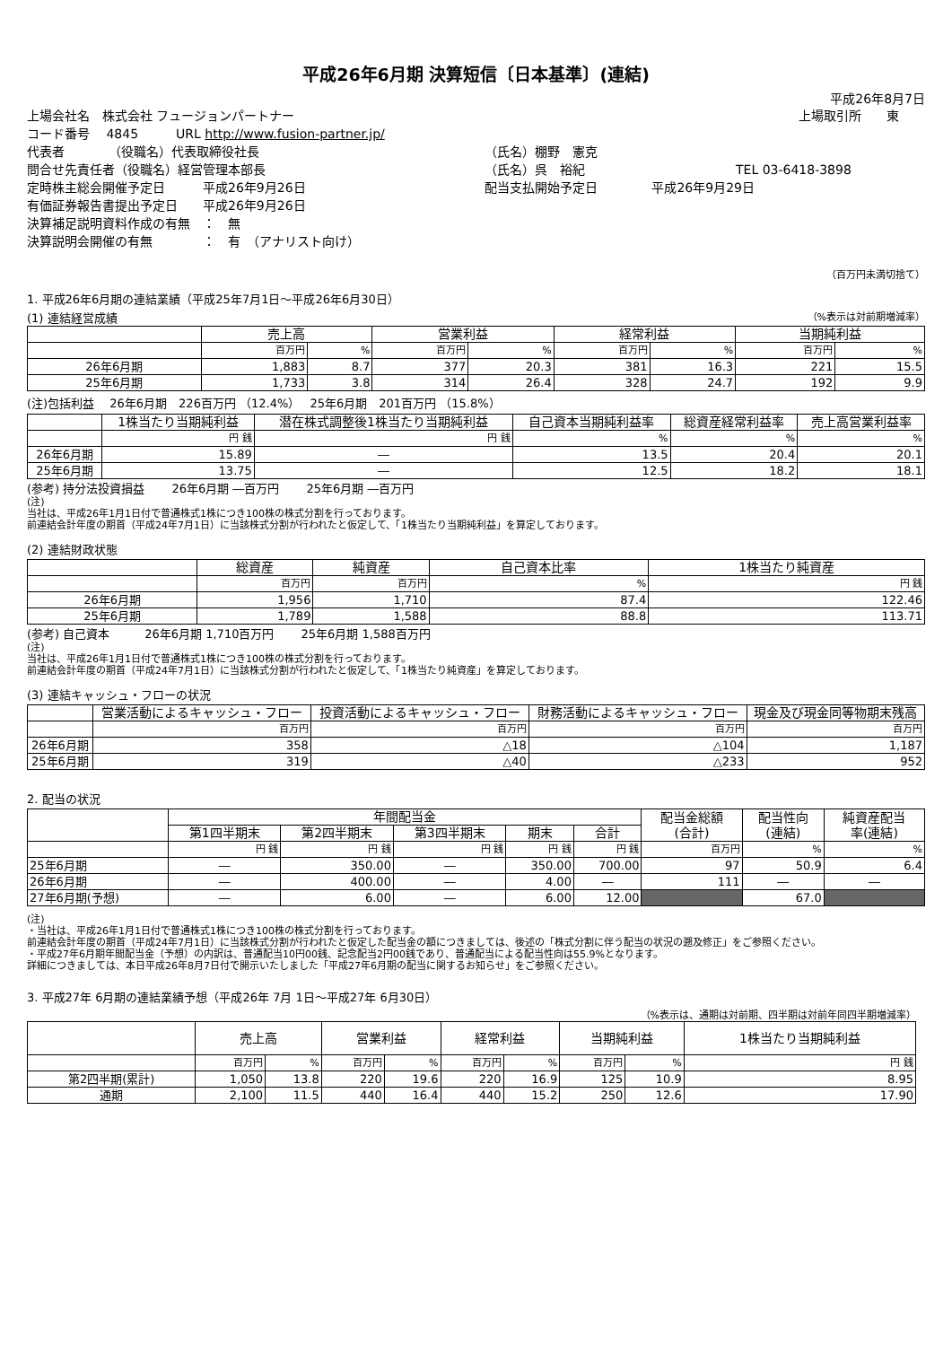平成26年6月期 決算短信〔日本基準〕(連結)
平成26年8月7日
上場会社名　株式会社 フュージョンパートナー 上場取引所　　東
コード番号　 4845　　　URL http://www.fusion-partner.jp/
代表者　　　　（役職名）代表取締役社長 （氏名）棚野　憲克
問合せ先責任者（役職名）経営管理本部長 （氏名）呉　裕紀 TEL 03-6418-3898
定時株主総会開催予定日　　　平成26年9月26日 配当支払開始予定日　　　　 平成26年9月29日
有価証券報告書提出予定日　　平成26年9月26日
決算補足説明資料作成の有無　：　無
決算説明会開催の有無　　　　：　有　（アナリスト向け）
（百万円未満切捨て）
1. 平成26年6月期の連結業績（平成25年7月1日～平成26年6月30日）
(1) 連結経営成績 （%表示は対前期増減率）
| | 売上高 | | 営業利益 | | 経常利益 | | 当期純利益 | |
| --- | --- | --- | --- | --- | --- | --- | --- | --- |
| | 百万円 | % | 百万円 | % | 百万円 | % | 百万円 | % |
| 26年6月期 | 1,883 | 8.7 | 377 | 20.3 | 381 | 16.3 | 221 | 15.5 |
| 25年6月期 | 1,733 | 3.8 | 314 | 26.4 | 328 | 24.7 | 192 | 9.9 |
(注)包括利益　 26年6月期　226百万円 （12.4%）　 25年6月期　201百万円 （15.8%）
| | 1株当たり当期純利益 | 潜在株式調整後1株当たり当期純利益 | 自己資本当期純利益率 | 総資産経常利益率 | 売上高営業利益率 |
| --- | --- | --- | --- | --- | --- |
| | 円 銭 | 円 銭 | % | % | % |
| 26年6月期 | 15.89 | ― | 13.5 | 20.4 | 20.1 |
| 25年6月期 | 13.75 | ― | 12.5 | 18.2 | 18.1 |
(参考) 持分法投資損益　　 26年6月期 ―百万円　　 25年6月期 ―百万円
(注)
当社は、平成26年1月1日付で普通株式1株につき100株の株式分割を行っております。
前連結会計年度の期首（平成24年7月1日）に当該株式分割が行われたと仮定して、「1株当たり当期純利益」を算定しております。
(2) 連結財政状態
| | 総資産 | 純資産 | 自己資本比率 | 1株当たり純資産 |
| --- | --- | --- | --- | --- |
| | 百万円 | 百万円 | % | 円 銭 |
| 26年6月期 | 1,956 | 1,710 | 87.4 | 122.46 |
| 25年6月期 | 1,789 | 1,588 | 88.8 | 113.71 |
(参考) 自己資本　　　26年6月期 1,710百万円　　 25年6月期 1,588百万円
(注)
当社は、平成26年1月1日付で普通株式1株につき100株の株式分割を行っております。
前連結会計年度の期首（平成24年7月1日）に当該株式分割が行われたと仮定して、「1株当たり純資産」を算定しております。
(3) 連結キャッシュ・フローの状況
| | 営業活動によるキャッシュ・フロー | 投資活動によるキャッシュ・フロー | 財務活動によるキャッシュ・フロー | 現金及び現金同等物期末残高 |
| --- | --- | --- | --- | --- |
| | 百万円 | 百万円 | 百万円 | 百万円 |
| 26年6月期 | 358 | △18 | △104 | 1,187 |
| 25年6月期 | 319 | △40 | △233 | 952 |
2. 配当の状況
| | 年間配当金 | | | | | 配当金総額 (合計) | 配当性向 (連結) | 純資産配当 率(連結) |
| --- | --- | --- | --- | --- | --- | --- | --- | --- |
| | 第1四半期末 | 第2四半期末 | 第3四半期末 | 期末 | 合計 | | | |
| | 円 銭 | 円 銭 | 円 銭 | 円 銭 | 円 銭 | 百万円 | % | % |
| 25年6月期 | ― | 350.00 | ― | 350.00 | 700.00 | 97 | 50.9 | 6.4 |
| 26年6月期 | ― | 400.00 | ― | 4.00 | ― | 111 | ― | ― |
| 27年6月期(予想) | ― | 6.00 | ― | 6.00 | 12.00 | | 67.0 | |
(注)
・当社は、平成26年1月1日付で普通株式1株につき100株の株式分割を行っております。
前連結会計年度の期首（平成24年7月1日）に当該株式分割が行われたと仮定した配当金の額につきましては、後述の「株式分割に伴う配当の状況の遡及修正」をご参照ください。
・平成27年6月期年間配当金（予想）の内訳は、普通配当10円00銭、記念配当2円00銭であり、普通配当による配当性向は55.9%となります。
詳細につきましては、本日平成26年8月7日付で開示いたしました「平成27年6月期の配当に関するお知らせ」をご参照ください。
3. 平成27年 6月期の連結業績予想（平成26年 7月 1日～平成27年 6月30日）
（%表示は、通期は対前期、四半期は対前年同四半期増減率）
| | 売上高 | | 営業利益 | | 経常利益 | | 当期純利益 | | 1株当たり当期純利益 |
| --- | --- | --- | --- | --- | --- | --- | --- | --- | --- |
| | 百万円 | % | 百万円 | % | 百万円 | % | 百万円 | % | 円 銭 |
| 第2四半期(累計) | 1,050 | 13.8 | 220 | 19.6 | 220 | 16.9 | 125 | 10.9 | 8.95 |
| 通期 | 2,100 | 11.5 | 440 | 16.4 | 440 | 15.2 | 250 | 12.6 | 17.90 |